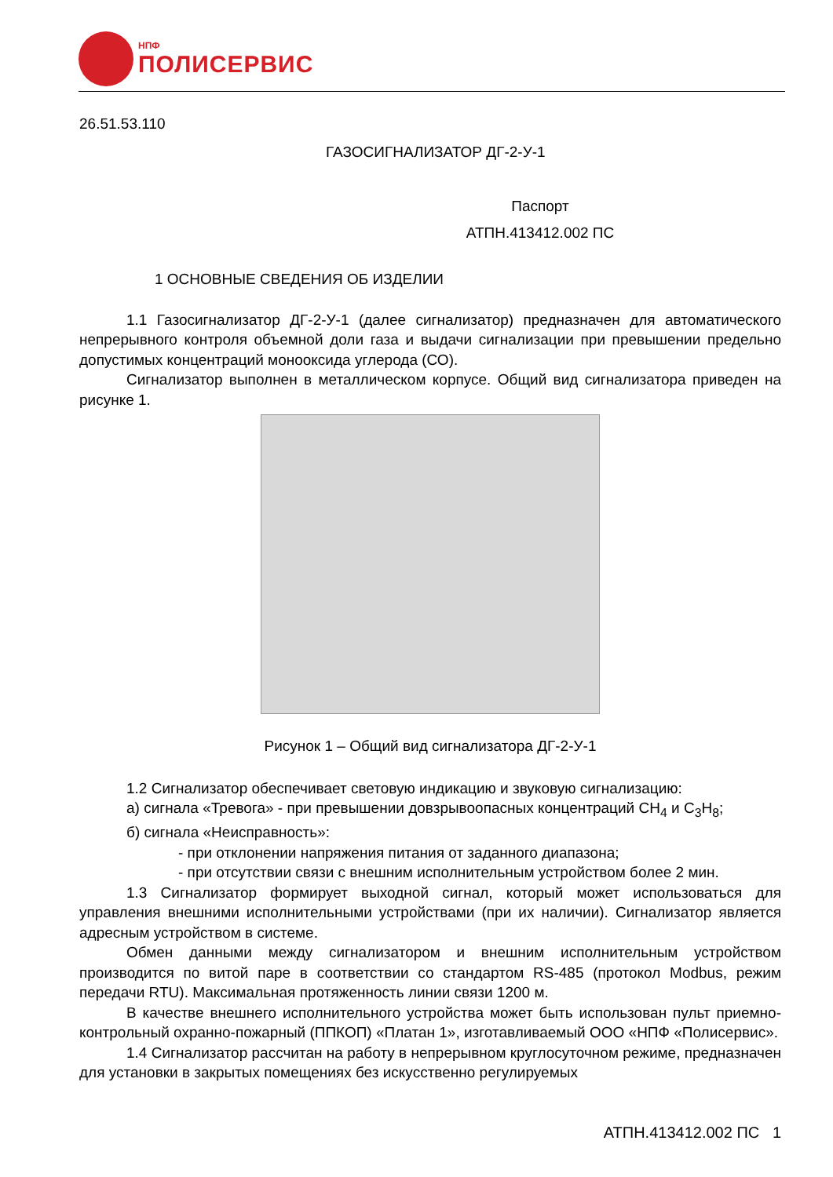НПФ
ПОЛИСЕРВИС
26.51.53.110
ГАЗОСИГНАЛИЗАТОР ДГ-2-У-1
Паспорт
АТПН.413412.002 ПС
1 ОСНОВНЫЕ СВЕДЕНИЯ ОБ ИЗДЕЛИИ
1.1 Газосигнализатор ДГ-2-У-1 (далее сигнализатор) предназначен для автоматического непрерывного контроля объемной доли газа и выдачи сигнализации при превышении предельно допустимых концентраций монооксида углерода (СО).
Сигнализатор выполнен в металлическом корпусе. Общий вид сигнализатора приведен на рисунке 1.
Рисунок 1 – Общий вид сигнализатора ДГ-2-У-1
1.2 Сигнализатор обеспечивает световую индикацию и звуковую сигнализацию:
а) сигнала «Тревога» - при превышении довзрывоопасных концентраций СН<sub>4</sub> и С<sub>3</sub>Н<sub>8</sub>;
б) сигнала «Неисправность»:
- при отклонении напряжения питания от заданного диапазона;
- при отсутствии связи с внешним исполнительным устройством более 2 мин.
1.3 Сигнализатор формирует выходной сигнал, который может использоваться для управления внешними исполнительными устройствами (при их наличии). Сигнализатор является адресным устройством в системе.
Обмен данными между сигнализатором и внешним исполнительным устройством производится по витой паре в соответствии со стандартом RS-485 (протокол Modbus, режим передачи RTU). Максимальная протяженность линии связи 1200 м.
В качестве внешнего исполнительного устройства может быть использован пульт приемно-контрольный охранно-пожарный (ППКОП) «Платан 1», изготавливаемый ООО «НПФ «Полисервис».
1.4 Сигнализатор рассчитан на работу в непрерывном круглосуточном режиме, предназначен для установки в закрытых помещениях без искусственно регулируемых
АТПН.413412.002 ПС 1